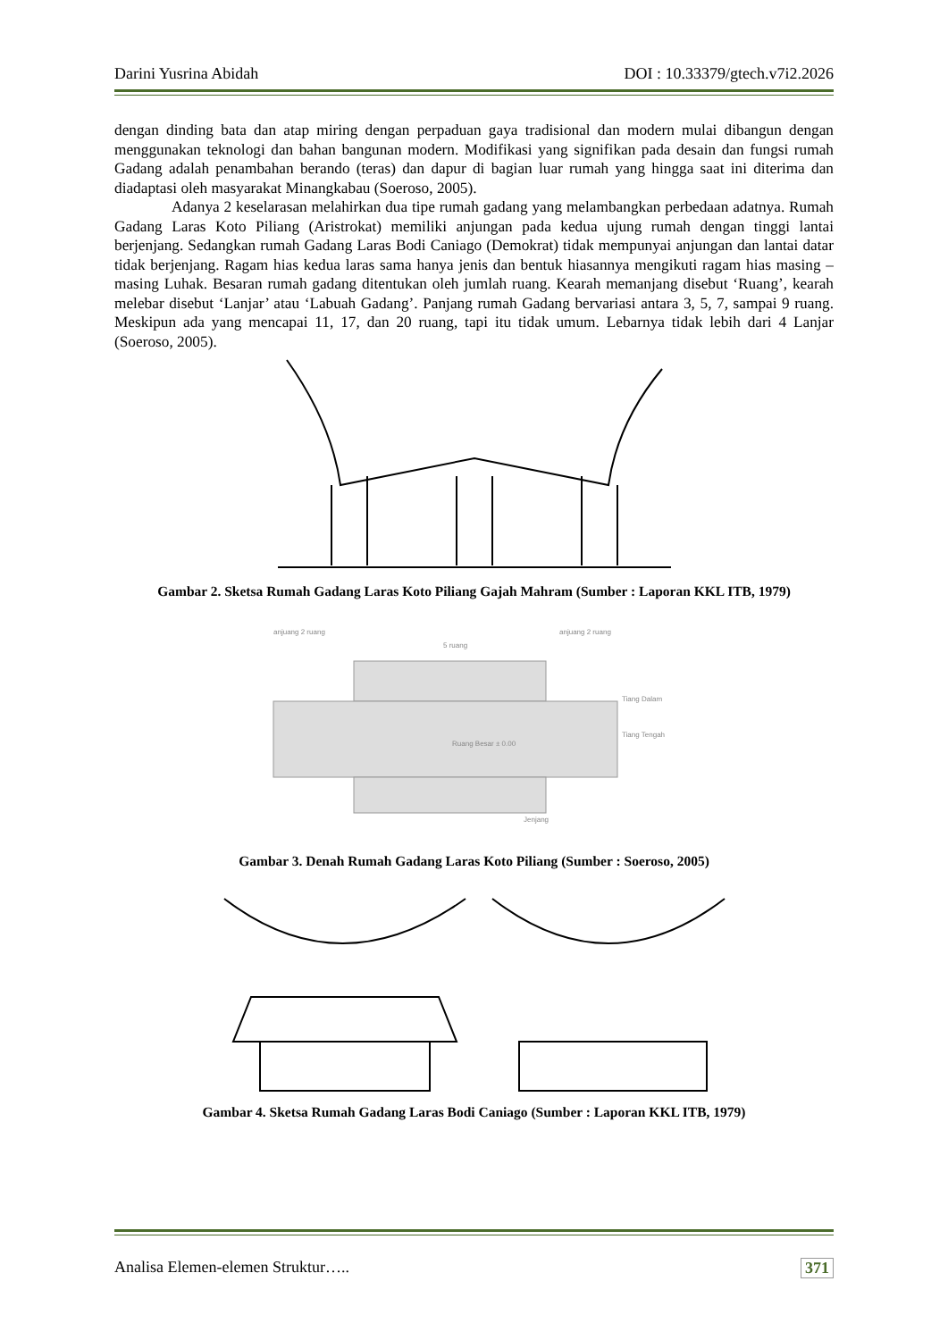Darini Yusrina Abidah DOI : 10.33379/gtech.v7i2.2026
dengan dinding bata dan atap miring dengan perpaduan gaya tradisional dan modern mulai dibangun dengan menggunakan teknologi dan bahan bangunan modern. Modifikasi yang signifikan pada desain dan fungsi rumah Gadang adalah penambahan berando (teras) dan dapur di bagian luar rumah yang hingga saat ini diterima dan diadaptasi oleh masyarakat Minangkabau (Soeroso, 2005).
Adanya 2 keselarasan melahirkan dua tipe rumah gadang yang melambangkan perbedaan adatnya. Rumah Gadang Laras Koto Piliang (Aristrokat) memiliki anjungan pada kedua ujung rumah dengan tinggi lantai berjenjang. Sedangkan rumah Gadang Laras Bodi Caniago (Demokrat) tidak mempunyai anjungan dan lantai datar tidak berjenjang. Ragam hias kedua laras sama hanya jenis dan bentuk hiasannya mengikuti ragam hias masing – masing Luhak. Besaran rumah gadang ditentukan oleh jumlah ruang. Kearah memanjang disebut ‘Ruang’, kearah melebar disebut ‘Lanjar’ atau ‘Labuah Gadang’. Panjang rumah Gadang bervariasi antara 3, 5, 7, sampai 9 ruang. Meskipun ada yang mencapai 11, 17, dan 20 ruang, tapi itu tidak umum. Lebarnya tidak lebih dari 4 Lanjar (Soeroso, 2005).
Gambar 2. Sketsa Rumah Gadang Laras Koto Piliang Gajah Mahram (Sumber : Laporan KKL ITB, 1979)
anjuang 2 ruang
5 ruang
anjuang 2 ruang
Ruang Besar ± 0.00
Tiang Dalam
Tiang Tengah
Jenjang
Gambar 3. Denah Rumah Gadang Laras Koto Piliang (Sumber : Soeroso, 2005)
Gambar 4. Sketsa Rumah Gadang Laras Bodi Caniago (Sumber : Laporan KKL ITB, 1979)
Analisa Elemen-elemen Struktur….. 371